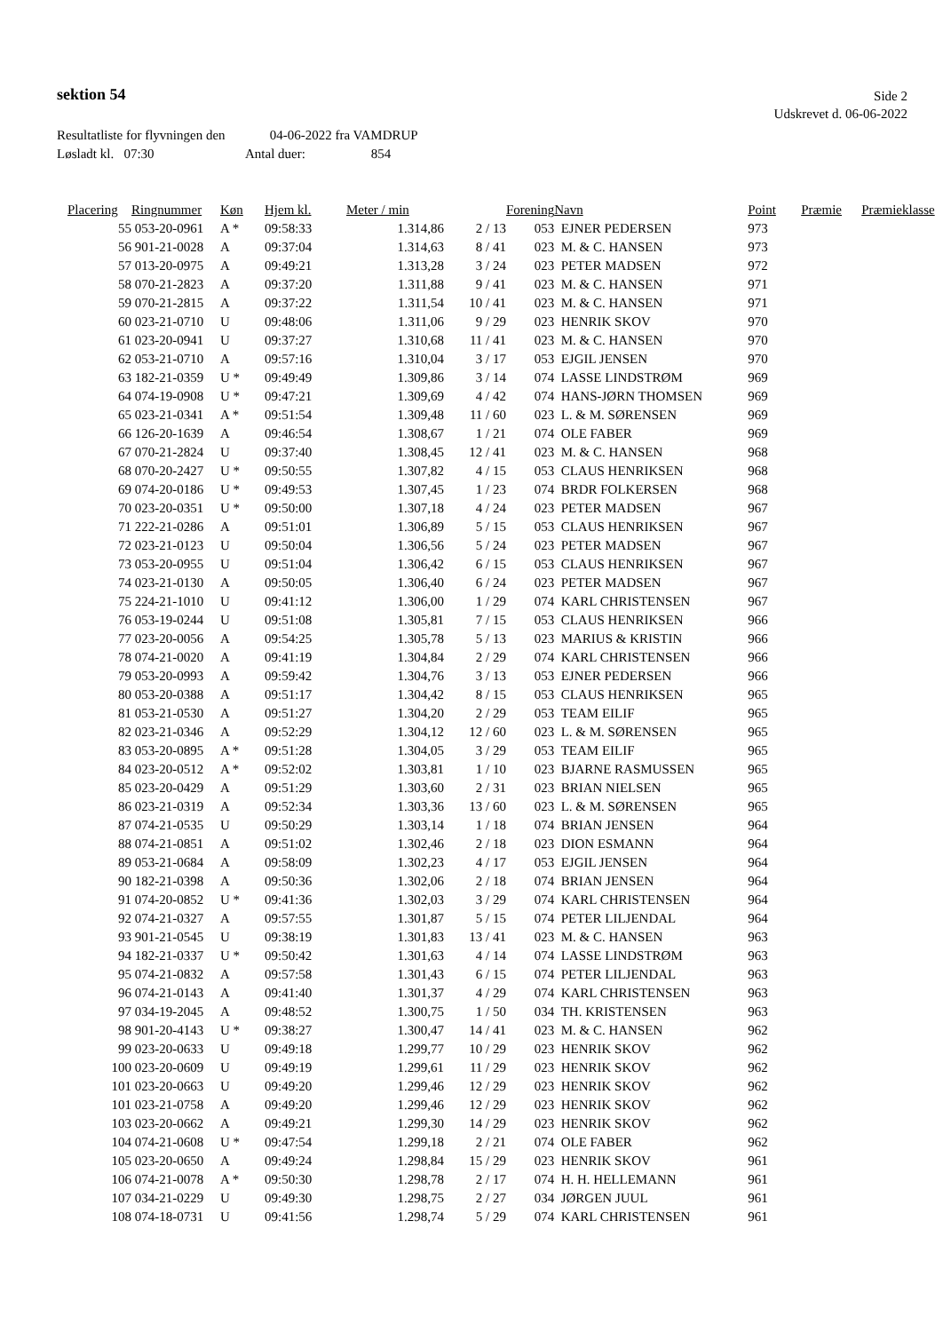sektion 54
Side 2
Udskrevet d. 06-06-2022
Resultatliste for flyvningen den 04-06-2022 fra VAMDRUP
Løsladt kl. 07:30 Antal duer: 854
| Placering | Ringnummer | Køn | Hjem kl. | Meter / min | | Forening | Navn | Point | Præmie | Præmieklasse |
| --- | --- | --- | --- | --- | --- | --- | --- | --- | --- | --- |
| 55 | 053-20-0961 | A * | 09:58:33 | 1.314,86 | 2 / 13 | 053 | EJNER PEDERSEN | 973 | | |
| 56 | 901-21-0028 | A | 09:37:04 | 1.314,63 | 8 / 41 | 023 | M. & C. HANSEN | 973 | | |
| 57 | 013-20-0975 | A | 09:49:21 | 1.313,28 | 3 / 24 | 023 | PETER MADSEN | 972 | | |
| 58 | 070-21-2823 | A | 09:37:20 | 1.311,88 | 9 / 41 | 023 | M. & C. HANSEN | 971 | | |
| 59 | 070-21-2815 | A | 09:37:22 | 1.311,54 | 10 / 41 | 023 | M. & C. HANSEN | 971 | | |
| 60 | 023-21-0710 | U | 09:48:06 | 1.311,06 | 9 / 29 | 023 | HENRIK SKOV | 970 | | |
| 61 | 023-20-0941 | U | 09:37:27 | 1.310,68 | 11 / 41 | 023 | M. & C. HANSEN | 970 | | |
| 62 | 053-21-0710 | A | 09:57:16 | 1.310,04 | 3 / 17 | 053 | EJGIL JENSEN | 970 | | |
| 63 | 182-21-0359 | U * | 09:49:49 | 1.309,86 | 3 / 14 | 074 | LASSE LINDSTRØM | 969 | | |
| 64 | 074-19-0908 | U * | 09:47:21 | 1.309,69 | 4 / 42 | 074 | HANS-JØRN THOMSEN | 969 | | |
| 65 | 023-21-0341 | A * | 09:51:54 | 1.309,48 | 11 / 60 | 023 | L. & M. SØRENSEN | 969 | | |
| 66 | 126-20-1639 | A | 09:46:54 | 1.308,67 | 1 / 21 | 074 | OLE FABER | 969 | | |
| 67 | 070-21-2824 | U | 09:37:40 | 1.308,45 | 12 / 41 | 023 | M. & C. HANSEN | 968 | | |
| 68 | 070-20-2427 | U * | 09:50:55 | 1.307,82 | 4 / 15 | 053 | CLAUS HENRIKSEN | 968 | | |
| 69 | 074-20-0186 | U * | 09:49:53 | 1.307,45 | 1 / 23 | 074 | BRDR FOLKERSEN | 968 | | |
| 70 | 023-20-0351 | U * | 09:50:00 | 1.307,18 | 4 / 24 | 023 | PETER MADSEN | 967 | | |
| 71 | 222-21-0286 | A | 09:51:01 | 1.306,89 | 5 / 15 | 053 | CLAUS HENRIKSEN | 967 | | |
| 72 | 023-21-0123 | U | 09:50:04 | 1.306,56 | 5 / 24 | 023 | PETER MADSEN | 967 | | |
| 73 | 053-20-0955 | U | 09:51:04 | 1.306,42 | 6 / 15 | 053 | CLAUS HENRIKSEN | 967 | | |
| 74 | 023-21-0130 | A | 09:50:05 | 1.306,40 | 6 / 24 | 023 | PETER MADSEN | 967 | | |
| 75 | 224-21-1010 | U | 09:41:12 | 1.306,00 | 1 / 29 | 074 | KARL CHRISTENSEN | 967 | | |
| 76 | 053-19-0244 | U | 09:51:08 | 1.305,81 | 7 / 15 | 053 | CLAUS HENRIKSEN | 966 | | |
| 77 | 023-20-0056 | A | 09:54:25 | 1.305,78 | 5 / 13 | 023 | MARIUS & KRISTIN | 966 | | |
| 78 | 074-21-0020 | A | 09:41:19 | 1.304,84 | 2 / 29 | 074 | KARL CHRISTENSEN | 966 | | |
| 79 | 053-20-0993 | A | 09:59:42 | 1.304,76 | 3 / 13 | 053 | EJNER PEDERSEN | 966 | | |
| 80 | 053-20-0388 | A | 09:51:17 | 1.304,42 | 8 / 15 | 053 | CLAUS HENRIKSEN | 965 | | |
| 81 | 053-21-0530 | A | 09:51:27 | 1.304,20 | 2 / 29 | 053 | TEAM EILIF | 965 | | |
| 82 | 023-21-0346 | A | 09:52:29 | 1.304,12 | 12 / 60 | 023 | L. & M. SØRENSEN | 965 | | |
| 83 | 053-20-0895 | A * | 09:51:28 | 1.304,05 | 3 / 29 | 053 | TEAM EILIF | 965 | | |
| 84 | 023-20-0512 | A * | 09:52:02 | 1.303,81 | 1 / 10 | 023 | BJARNE RASMUSSEN | 965 | | |
| 85 | 023-20-0429 | A | 09:51:29 | 1.303,60 | 2 / 31 | 023 | BRIAN NIELSEN | 965 | | |
| 86 | 023-21-0319 | A | 09:52:34 | 1.303,36 | 13 / 60 | 023 | L. & M. SØRENSEN | 965 | | |
| 87 | 074-21-0535 | U | 09:50:29 | 1.303,14 | 1 / 18 | 074 | BRIAN JENSEN | 964 | | |
| 88 | 074-21-0851 | A | 09:51:02 | 1.302,46 | 2 / 18 | 023 | DION ESMANN | 964 | | |
| 89 | 053-21-0684 | A | 09:58:09 | 1.302,23 | 4 / 17 | 053 | EJGIL JENSEN | 964 | | |
| 90 | 182-21-0398 | A | 09:50:36 | 1.302,06 | 2 / 18 | 074 | BRIAN JENSEN | 964 | | |
| 91 | 074-20-0852 | U * | 09:41:36 | 1.302,03 | 3 / 29 | 074 | KARL CHRISTENSEN | 964 | | |
| 92 | 074-21-0327 | A | 09:57:55 | 1.301,87 | 5 / 15 | 074 | PETER LILJENDAL | 964 | | |
| 93 | 901-21-0545 | U | 09:38:19 | 1.301,83 | 13 / 41 | 023 | M. & C. HANSEN | 963 | | |
| 94 | 182-21-0337 | U * | 09:50:42 | 1.301,63 | 4 / 14 | 074 | LASSE LINDSTRØM | 963 | | |
| 95 | 074-21-0832 | A | 09:57:58 | 1.301,43 | 6 / 15 | 074 | PETER LILJENDAL | 963 | | |
| 96 | 074-21-0143 | A | 09:41:40 | 1.301,37 | 4 / 29 | 074 | KARL CHRISTENSEN | 963 | | |
| 97 | 034-19-2045 | A | 09:48:52 | 1.300,75 | 1 / 50 | 034 | TH. KRISTENSEN | 963 | | |
| 98 | 901-20-4143 | U * | 09:38:27 | 1.300,47 | 14 / 41 | 023 | M. & C. HANSEN | 962 | | |
| 99 | 023-20-0633 | U | 09:49:18 | 1.299,77 | 10 / 29 | 023 | HENRIK SKOV | 962 | | |
| 100 | 023-20-0609 | U | 09:49:19 | 1.299,61 | 11 / 29 | 023 | HENRIK SKOV | 962 | | |
| 101 | 023-20-0663 | U | 09:49:20 | 1.299,46 | 12 / 29 | 023 | HENRIK SKOV | 962 | | |
| 101 | 023-21-0758 | A | 09:49:20 | 1.299,46 | 12 / 29 | 023 | HENRIK SKOV | 962 | | |
| 103 | 023-20-0662 | A | 09:49:21 | 1.299,30 | 14 / 29 | 023 | HENRIK SKOV | 962 | | |
| 104 | 074-21-0608 | U * | 09:47:54 | 1.299,18 | 2 / 21 | 074 | OLE FABER | 962 | | |
| 105 | 023-20-0650 | A | 09:49:24 | 1.298,84 | 15 / 29 | 023 | HENRIK SKOV | 961 | | |
| 106 | 074-21-0078 | A * | 09:50:30 | 1.298,78 | 2 / 17 | 074 | H. H. HELLEMANN | 961 | | |
| 107 | 034-21-0229 | U | 09:49:30 | 1.298,75 | 2 / 27 | 034 | JØRGEN JUUL | 961 | | |
| 108 | 074-18-0731 | U | 09:41:56 | 1.298,74 | 5 / 29 | 074 | KARL CHRISTENSEN | 961 | | |